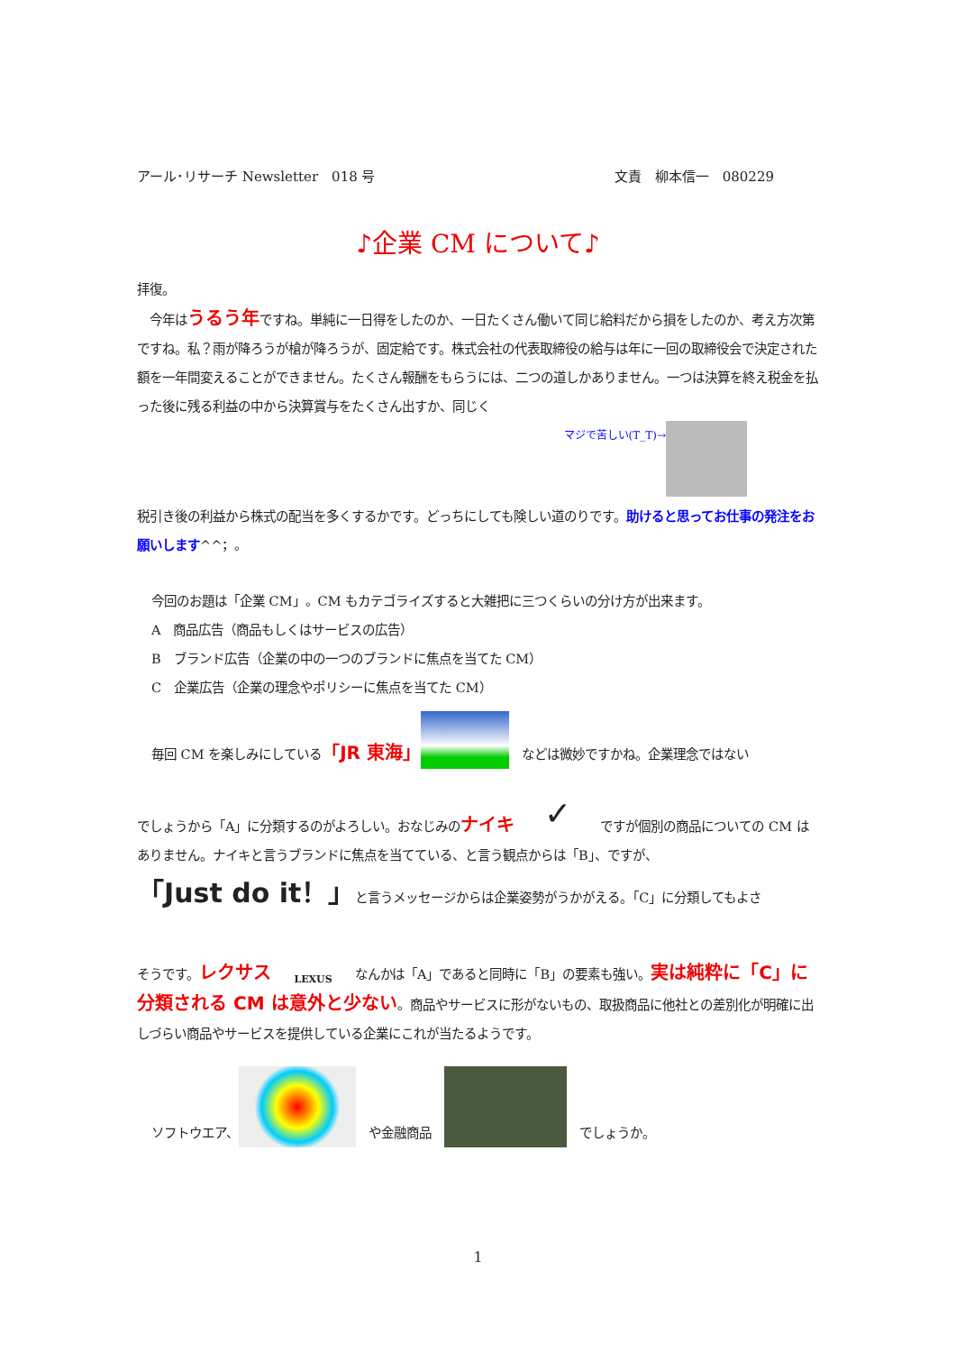アール･リサーチ Newsletter　018 号 文責　柳本信一　080229
♪企業 CM について♪
拝復。
　今年はうるう年ですね。単純に一日得をしたのか、一日たくさん働いて同じ給料だから損をしたのか、考え方次第ですね。私？雨が降ろうが槍が降ろうが、固定給です。株式会社の代表取締役の給与は年に一回の取締役会で決定された額を一年間変えることができません。たくさん報酬をもらうには、二つの道しかありません。一つは決算を終え税金を払った後に残る利益の中から決算賞与をたくさん出すか、同じく
マジで苦しい(T_T)→
税引き後の利益から株式の配当を多くするかです。どっちにしても険しい道のりです。助けると思ってお仕事の発注をお願いします^^；。
今回のお題は「企業 CM」。CM もカテゴライズすると大雑把に三つくらいの分け方が出来ます。
A　商品広告（商品もしくはサービスの広告）
B　ブランド広告（企業の中の一つのブランドに焦点を当てた CM）
C　企業広告（企業の理念やポリシーに焦点を当てた CM）
毎回 CM を楽しみにしている「JR 東海」　などは微妙ですかね。企業理念ではない
でしょうから「A」に分類するのがよろしい。おなじみのナイキ ✓ ですが個別の商品についての CM はありません。ナイキと言うブランドに焦点を当てている、と言う観点からは「B」、ですが、
「Just do it！」と言うメッセージからは企業姿勢がうかがえる。「C」に分類してもよさ
そうです。レクサス　LEXUS　なんかは「A」であると同時に「B」の要素も強い。実は純粋に「C」に分類される CM は意外と少ない。商品やサービスに形がないもの、取扱商品に他社との差別化が明確に出しづらい商品やサービスを提供している企業にこれが当たるようです。
ソフトウエア、　や金融商品　　でしょうか。
1